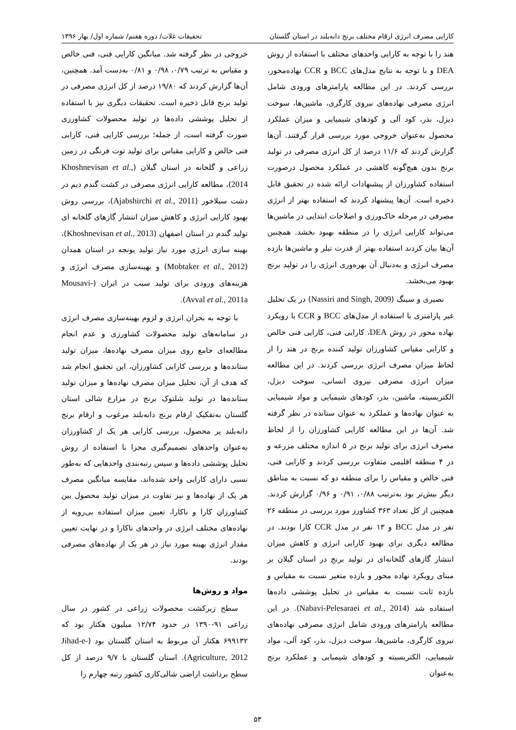کارایی مصرف انرژی ارقام مختلف برنج دانه‌بلند در استان گلستان تحقیقات غلات/ دوره هفتم/ شماره اول/ بهار ۱۳۹۶
هند را با توجه به کارایی واحدهای مختلف با استفاده از روش DEA و با توجه به نتایج مدل‌های BCC و CCR نهاده‌محور، بررسی کردند. در این مطالعه پارامترهای ورودی شامل انرژی مصرفی نهاده‌های نیروی کارگری، ماشین‌ها، سوخت دیزل، بذر، کود آلی و کودهای شیمیایی و میزان عملکرد محصول به‌عنوان خروجی مورد بررسی قرار گرفتند. آن‌ها گزارش کردند که ۱۱/۶ درصد از کل انرژی مصرفی در تولید برنج بدون هیچ‌گونه کاهشی در عملکرد محصول درصورت استفاده کشاورزان از پیشنهادات ارائه شده در تحقیق قابل ذخیره است. آن‌ها پیشنهاد کردند که استفاده بهتر از انرژی مصرفی در مرحله خاک‌ورزی و اصلاحات ابتدایی در ماشین‌ها می‌تواند کارایی انرژی را در منطقه بهبود بخشد. همچنین آن‌ها بیان کردند استفاده بهتر از قدرت تیلر و ماشین‌ها بازده مصرف انرژی و به‌دنبال آن بهره‌وری انرژی را در تولید برنج بهبود می‌بخشد.
نصیری و سینگ (Nassiri and Singh, 2009) در یک تحلیل غیر پارامتری با استفاده از مدل‌های BCC و CCR با رویکرد نهاده محور در روش DEA، کارایی فنی، کارایی فنی خالص و کارایی مقیاس کشاورزان تولید کننده برنج در هند را از لحاظ میزان مصرف انرژی بررسی کردند. در این مطالعه میزان انرژی مصرفی نیروی انسانی، سوخت دیزل، الکتریسیته، ماشین، بذر، کودهای شیمیایی و مواد شیمیایی به عنوان نهاده‌ها و عملکرد به عنوان ستانده در نظر گرفته شد. آن‌ها در این مطالعه کارایی کشاورزان را از لحاظ مصرف انرژی برای تولید برنج در ۵ اندازه مختلف مزرعه و در ۴ منطقه اقلیمی متفاوت بررسی کردند و کارایی فنی، فنی خالص و مقیاس را برای منطقه دو که نسبت به مناطق دیگر بیش‌تر بود به‌ترتیب ۰/۸۸، ۰/۹۱ و ۰/۹۶ گزارش کردند. همچنین از کل تعداد ۳۶۳ کشاورز مورد بررسی در منطقه ۲۶ نفر در مدل BCC و ۱۳ نفر در مدل CCR کارا بودند. در مطالعه دیگری برای بهبود کارایی انرژی و کاهش میزان انتشار گازهای گلخانه‌ای در تولید برنج در استان گیلان بر مبنای رویکرد نهاده محور و بازده متغیر نسبت به مقیاس و بازده ثابت نسبت به مقیاس در تحلیل پوششی داده‌ها استفاده شد (Nabavi-Pelesaraei et al., 2014). در این مطالعه پارامترهای ورودی شامل انرژی مصرفی نهاده‌های نیروی کارگری، ماشین‌ها، سوخت دیزل، بذر، کود آلی، مواد شیمیایی، الکتریسیته و کودهای شیمیایی و عملکرد برنج به‌عنوان
خروجی در نظر گرفته شد. میانگین کارایی فنی، فنی خالص و مقیاس به ترتیب ۰/۷۹، ۰/۹۸ و ۰/۸۱ به‌دست آمد. همچنین، آن‌ها گزارش کردند که ۱۹/۸۰ درصد از کل انرژی مصرفی در تولید برنج قابل ذخیره است. تحقیقات دیگری نیز با استفاده از تحلیل پوششی داده‌ها در تولید محصولات کشاورزی صورت گرفته است، از جمله؛ بررسی کارایی فنی، کارایی فنی خالص و کارایی مقیاس برای تولید توت فرنگی در زمین زراعی و گلخانه در استان گیلان (Khoshnevisan et al., 2014)، مطالعه کارایی انرژی مصرفی در کشت گندم دیم در دشت سیلاخور (Ajabshirchi et al., 2011)، بررسی روش بهبود کارایی انرژی و کاهش میزان انتشار گازهای گلخانه ای تولید گندم در استان اصفهان (Khoshnevisan et al., 2013)، بهینه سازی انرژی مورد نیاز تولید یونجه در استان همدان (Mobtaker et al., 2012) و بهینه‌سازی مصرف انرژی و هزینه‌های ورودی برای تولید سیب در ایران (Mousavi-Avval et al., 2011a).
با توجه به بحران انرژی و لزوم بهینه‌سازی مصرف انرژی در سامانه‌های تولید محصولات کشاورزی و عدم انجام مطالعه‌ای جامع روی میزان مصرف نهاده‌ها، میزان تولید ستانده‌ها و بررسی کارایی کشاورزان، این تحقیق انجام شد که هدف از آن، تحلیل میزان مصرف نهاده‌ها و میزان تولید ستانده‌ها در تولید شلتوک برنج در مزارع شالی استان گلستان به‌تفکیک ارقام برنج دانه‌بلند مرغوب و ارقام برنج دانه‌بلند پر محصول، بررسی کارایی هر یک از کشاورزان به‌عنوان واحدهای تصمیم‌گیری مجزا با استفاده از روش تحلیل پوششی داده‌ها و سپس رتبه‌بندی واحدهایی که به‌طور نسبی دارای کارایی واحد شده‌اند، مقایسه میانگین مصرف هر یک از نهاده‌ها و نیز تفاوت در میزان تولید محصول بین کشاورزان کارا و ناکارا، تعیین میزان استفاده بی‌رویه از نهاده‌های مختلف انرژی در واحدهای ناکارا و در نهایت تعیین مقدار انرژی بهینه مورد نیاز در هر یک از نهاده‌های مصرفی بودند.
مواد و روش‌ها
سطح زیرکشت محصولات زراعی در کشور در سال زراعی ۹۱-۱۳۹۰ در حدود ۱۲/۷۴ میلیون هکتار بود که ۶۹۹۱۳۲ هکتار آن مربوط به استان گلستان بود (Jihad-e-Agriculture, 2012). استان گلستان با ۹/۷ درصد از کل سطح برداشت اراضی شالی‌کاری کشور رتبه چهارم را
۵۳